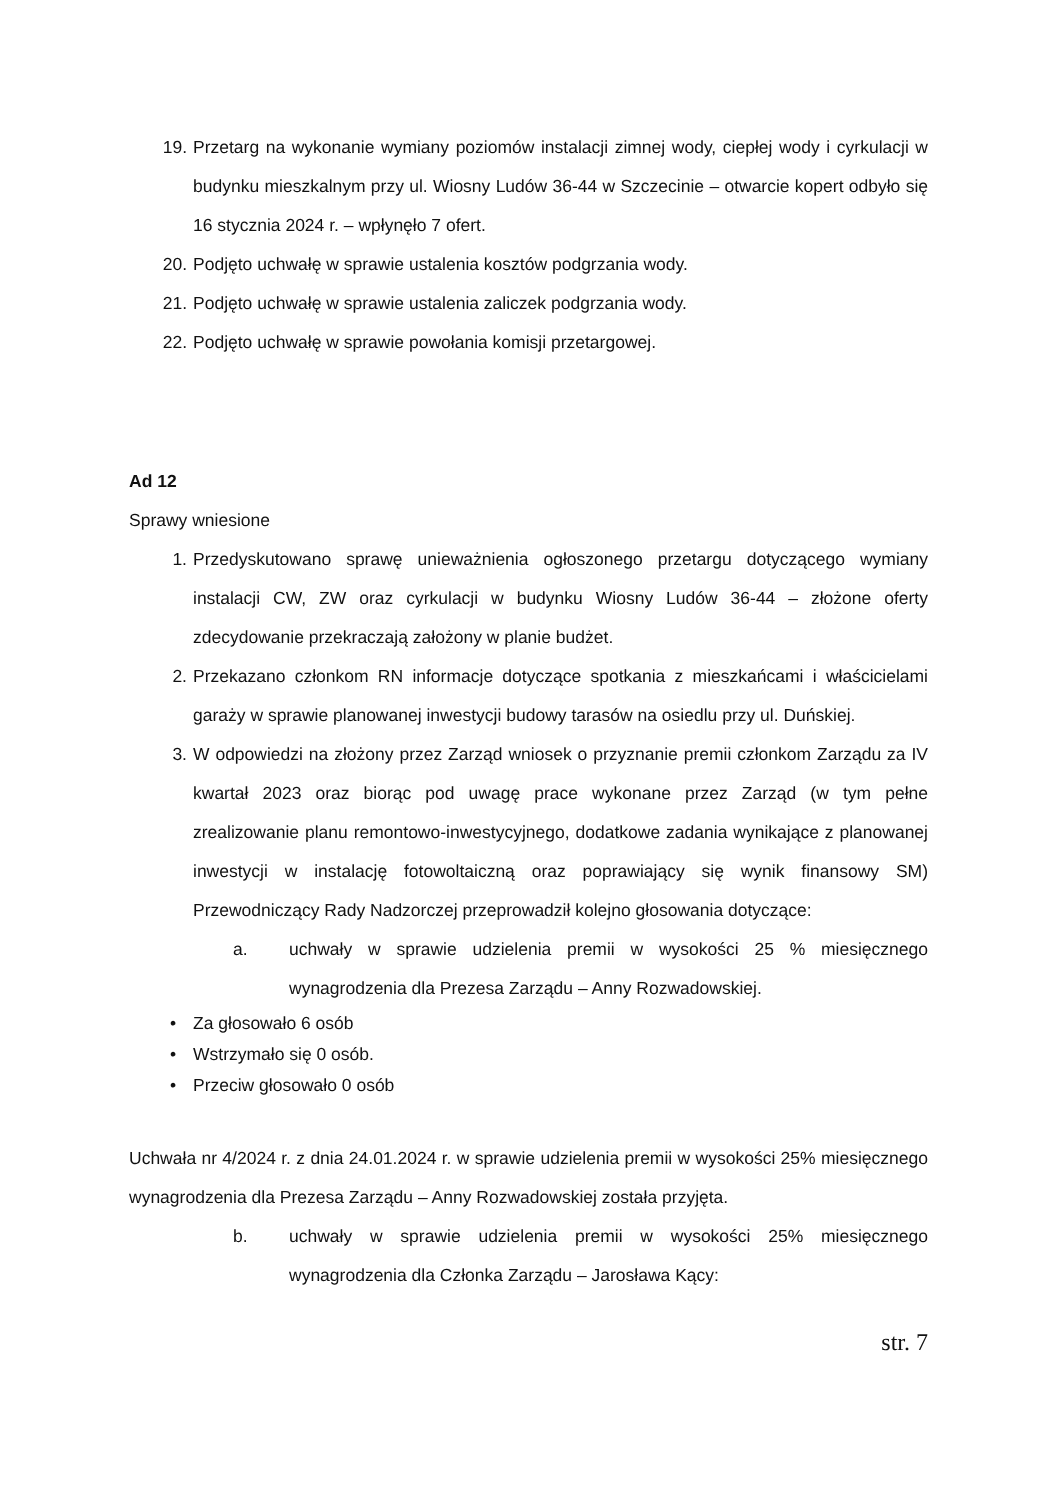19. Przetarg na wykonanie wymiany poziomów instalacji zimnej wody, ciepłej wody i cyrkulacji w budynku mieszkalnym przy ul. Wiosny Ludów 36-44 w Szczecinie – otwarcie kopert odbyło się 16 stycznia 2024 r. – wpłynęło 7 ofert.
20. Podjęto uchwałę w sprawie ustalenia kosztów podgrzania wody.
21. Podjęto uchwałę w sprawie ustalenia zaliczek podgrzania wody.
22. Podjęto uchwałę w sprawie powołania komisji przetargowej.
Ad 12
Sprawy wniesione
1. Przedyskutowano sprawę unieważnienia ogłoszonego przetargu dotyczącego wymiany instalacji CW, ZW oraz cyrkulacji w budynku Wiosny Ludów 36-44 – złożone oferty zdecydowanie przekraczają założony w planie budżet.
2. Przekazano członkom RN informacje dotyczące spotkania z mieszkańcami i właścicielami garaży w sprawie planowanej inwestycji budowy tarasów na osiedlu przy ul. Duńskiej.
3. W odpowiedzi na złożony przez Zarząd wniosek o przyznanie premii członkom Zarządu za IV kwartał 2023 oraz biorąc pod uwagę prace wykonane przez Zarząd (w tym pełne zrealizowanie planu remontowo-inwestycyjnego, dodatkowe zadania wynikające z planowanej inwestycji w instalację fotowoltaiczną oraz poprawiający się wynik finansowy SM) Przewodniczący Rady Nadzorczej przeprowadził kolejno głosowania dotyczące:
a. uchwały w sprawie udzielenia premii w wysokości 25 % miesięcznego wynagrodzenia dla Prezesa Zarządu – Anny Rozwadowskiej.
• Za głosowało 6 osób
• Wstrzymało się 0 osób.
• Przeciw głosowało 0 osób
Uchwała nr 4/2024 r. z dnia 24.01.2024 r. w sprawie udzielenia premii w wysokości 25% miesięcznego wynagrodzenia dla Prezesa Zarządu – Anny Rozwadowskiej została przyjęta.
b. uchwały w sprawie udzielenia premii w wysokości 25% miesięcznego wynagrodzenia dla Członka Zarządu – Jarosława Kący:
str. 7